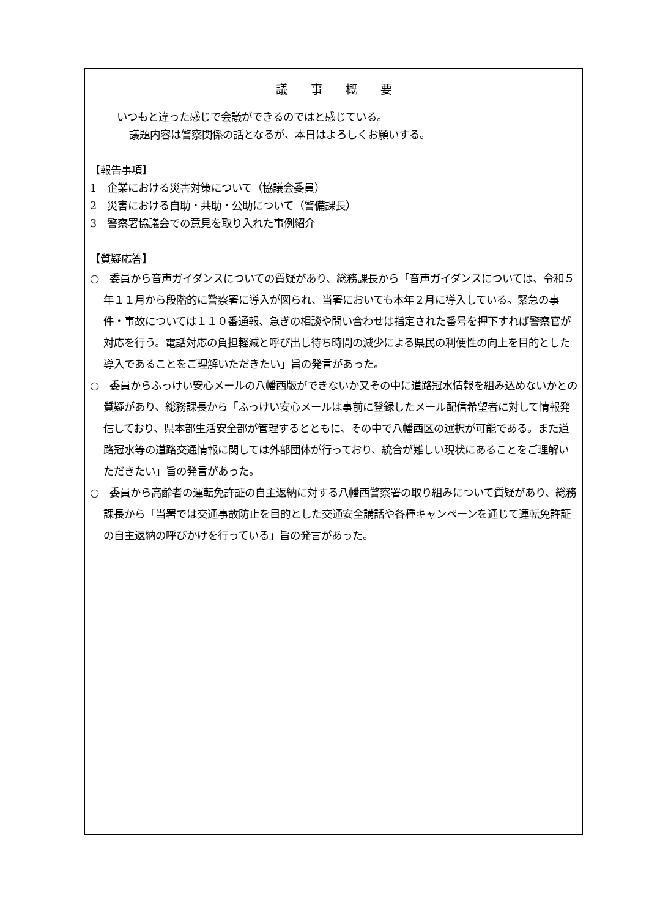| 議 事 概 要 |
| --- |
| いつもと違った感じで会議ができるのではと感じている。 議題内容は警察関係の話となるが、本日はよろしくお願いする。 【報告事項】 1 企業における災害対策について（協議会委員） 2 災害における自助・共助・公助について（警備課長） 3 警察署協議会での意見を取り入れた事例紹介 【質疑応答】 ○ 委員から音声ガイダンスについての質疑があり、総務課長から「音声ガイダンスについては、令和５年１１月から段階的に警察署に導入が図られ、当署においても本年２月に導入している。緊急の事件・事故については１１０番通報、急ぎの相談や問い合わせは指定された番号を押下すれば警察官が対応を行う。電話対応の負担軽減と呼び出し待ち時間の減少による県民の利便性の向上を目的とした導入であることをご理解いただきたい」旨の発言があった。 ○ 委員からふっけい安心メールの八幡西版ができないか又その中に道路冠水情報を組み込めないかとの質疑があり、総務課長から「ふっけい安心メールは事前に登録したメール配信希望者に対して情報発信しており、県本部生活安全部が管理するとともに、その中で八幡西区の選択が可能である。また道路冠水等の道路交通情報に関しては外部団体が行っており、統合が難しい現状にあることをご理解いただきたい」旨の発言があった。 ○ 委員から高齢者の運転免許証の自主返納に対する八幡西警察署の取り組みについて質疑があり、総務課長から「当署では交通事故防止を目的とした交通安全講話や各種キャンペーンを通じて運転免許証の自主返納の呼びかけを行っている」旨の発言があった。 |